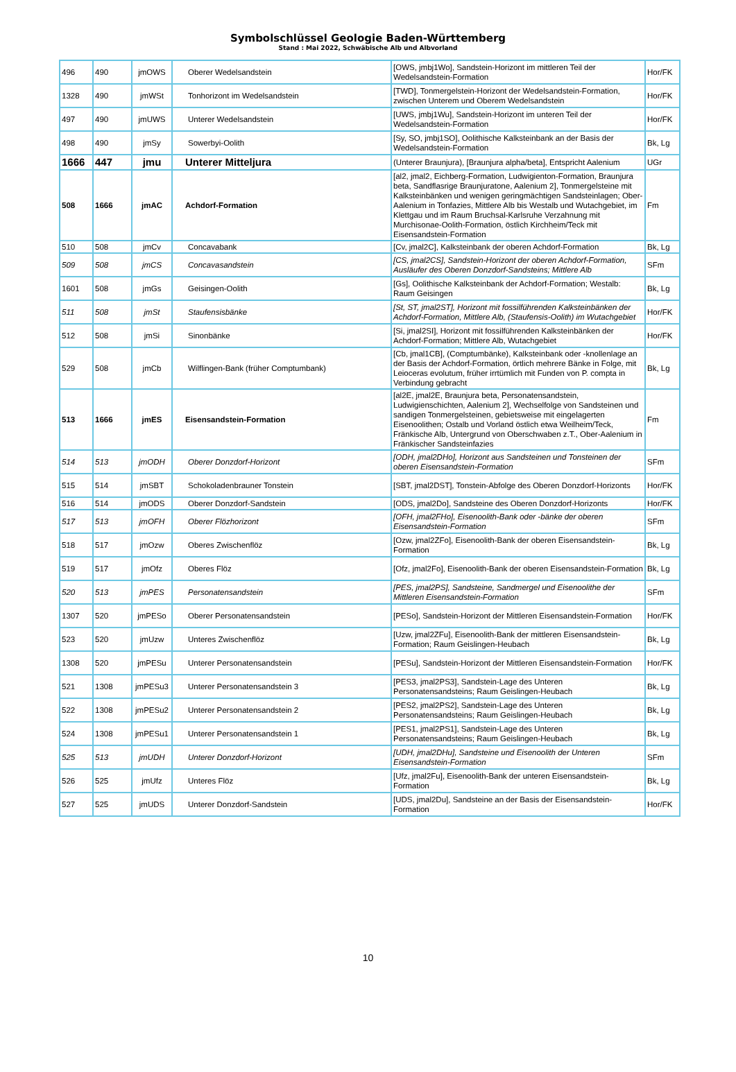Symbolschlüssel Geologie Baden-Württemberg
Stand : Mai 2022, Schwäbische Alb und Albvorland
| 496 | 490 | jmOWS | Oberer Wedelsandstein | [OWS, jmbj1Wo], Sandstein-Horizont im mittleren Teil der Wedelsandstein-Formation | Hor/FK |
| 1328 | 490 | jmWSt | Tonhorizont im Wedelsandstein | [TWD], Tonmergelstein-Horizont der Wedelsandstein-Formation, zwischen Unterem und Oberem Wedelsandstein | Hor/FK |
| 497 | 490 | jmUWS | Unterer Wedelsandstein | [UWS, jmbj1Wu], Sandstein-Horizont im unteren Teil der Wedelsandstein-Formation | Hor/FK |
| 498 | 490 | jmSy | Sowerbyi-Oolith | [Sy, SO, jmbj1SO], Oolithische Kalksteinbank an der Basis der Wedelsandstein-Formation | Bk, Lg |
| 1666 | 447 | jmu | Unterer Mitteljura | (Unterer Braunjura), [Braunjura alpha/beta], Entspricht Aalenium | UGr |
| 508 | 1666 | jmAC | Achdorf-Formation | [al2, jmal2, Eichberg-Formation, Ludwigienton-Formation, Braunjura beta, Sandflasrige Braunjuratone, Aalenium 2], Tonmergelsteine mit Kalksteinbänken und wenigen geringmächtigen Sandsteinlagen; Ober-Aalenium in Tonfazies, Mittlere Alb bis Westalb und Wutachgebiet, im Klettgau und im Raum Bruchsal-Karlsruhe Verzahnung mit Murchisonae-Oolith-Formation, östlich Kirchheim/Teck mit Eisensandstein-Formation | Fm |
| 510 | 508 | jmCv | Concavabank | [Cv, jmal2C], Kalksteinbank der oberen Achdorf-Formation | Bk, Lg |
| 509 | 508 | jmCS | Concavasandstein | [CS, jmal2CS], Sandstein-Horizont der oberen Achdorf-Formation, Ausläufer des Oberen Donzdorf-Sandsteins; Mittlere Alb | SFm |
| 1601 | 508 | jmGs | Geisingen-Oolith | [Gs], Oolithische Kalksteinbank der Achdorf-Formation; Westalb: Raum Geisingen | Bk, Lg |
| 511 | 508 | jmSt | Staufensisbänke | [St, ST, jmal2ST], Horizont mit fossilführenden Kalksteinbänken der Achdorf-Formation, Mittlere Alb, (Staufensis-Oolith) im Wutachgebiet | Hor/FK |
| 512 | 508 | jmSi | Sinonbänke | [Si, jmal2SI], Horizont mit fossilführenden Kalksteinbänken der Achdorf-Formation; Mittlere Alb, Wutachgebiet | Hor/FK |
| 529 | 508 | jmCb | Wilflingen-Bank (früher Comptumbank) | [Cb, jmal1CB], (Comptumbänke), Kalksteinbank oder -knollenlage an der Basis der Achdorf-Formation, örtlich mehrere Bänke in Folge, mit Leioceras evolutum, früher irrtümlich mit Funden von P. compta in Verbindung gebracht | Bk, Lg |
| 513 | 1666 | jmES | Eisensandstein-Formation | [al2E, jmal2E, Braunjura beta, Personatensandstein, Ludwigienschichten, Aalenium 2], Wechselfolge von Sandsteinen und sandigen Tonmergelsteinen, gebietsweise mit eingelagerten Eisenoolithen; Ostalb und Vorland östlich etwa Weilheim/Teck, Fränkische Alb, Untergrund von Oberschwaben z.T., Ober-Aalenium in Fränkischer Sandsteinfazies | Fm |
| 514 | 513 | jmODH | Oberer Donzdorf-Horizont | [ODH, jmal2DHo], Horizont aus Sandsteinen und Tonsteinen der oberen Eisensandstein-Formation | SFm |
| 515 | 514 | jmSBT | Schokoladenbrauner Tonstein | [SBT, jmal2DST], Tonstein-Abfolge des Oberen Donzdorf-Horizonts | Hor/FK |
| 516 | 514 | jmODS | Oberer Donzdorf-Sandstein | [ODS, jmal2Do], Sandsteine des Oberen Donzdorf-Horizonts | Hor/FK |
| 517 | 513 | jmOFH | Oberer Flözhorizont | [OFH, jmal2FHo], Eisenoolith-Bank oder -bänke der oberen Eisensandstein-Formation | SFm |
| 518 | 517 | jmOzw | Oberes Zwischenflöz | [Ozw, jmal2ZFo], Eisenoolith-Bank der oberen Eisensandstein-Formation | Bk, Lg |
| 519 | 517 | jmOfz | Oberes Flöz | [Ofz, jmal2Fo], Eisenoolith-Bank der oberen Eisensandstein-Formation | Bk, Lg |
| 520 | 513 | jmPES | Personatensandstein | [PES, jmal2PS], Sandsteine, Sandmergel und Eisenoolithe der Mittleren Eisensandstein-Formation | SFm |
| 1307 | 520 | jmPESo | Oberer Personatensandstein | [PESo], Sandstein-Horizont der Mittleren Eisensandstein-Formation | Hor/FK |
| 523 | 520 | jmUzw | Unteres Zwischenflöz | [Uzw, jmal2ZFu], Eisenoolith-Bank der mittleren Eisensandstein-Formation; Raum Geislingen-Heubach | Bk, Lg |
| 1308 | 520 | jmPESu | Unterer Personatensandstein | [PESu], Sandstein-Horizont der Mittleren Eisensandstein-Formation | Hor/FK |
| 521 | 1308 | jmPESu3 | Unterer Personatensandstein 3 | [PES3, jmal2PS3], Sandstein-Lage des Unteren Personatensandsteins; Raum Geislingen-Heubach | Bk, Lg |
| 522 | 1308 | jmPESu2 | Unterer Personatensandstein 2 | [PES2, jmal2PS2], Sandstein-Lage des Unteren Personatensandsteins; Raum Geislingen-Heubach | Bk, Lg |
| 524 | 1308 | jmPESu1 | Unterer Personatensandstein 1 | [PES1, jmal2PS1], Sandstein-Lage des Unteren Personatensandsteins; Raum Geislingen-Heubach | Bk, Lg |
| 525 | 513 | jmUDH | Unterer Donzdorf-Horizont | [UDH, jmal2DHu], Sandsteine und Eisenoolith der Unteren Eisensandstein-Formation | SFm |
| 526 | 525 | jmUfz | Unteres Flöz | [Ufz, jmal2Fu], Eisenoolith-Bank der unteren Eisensandstein-Formation | Bk, Lg |
| 527 | 525 | jmUDS | Unterer Donzdorf-Sandstein | [UDS, jmal2Du], Sandsteine an der Basis der Eisensandstein-Formation | Hor/FK |
10